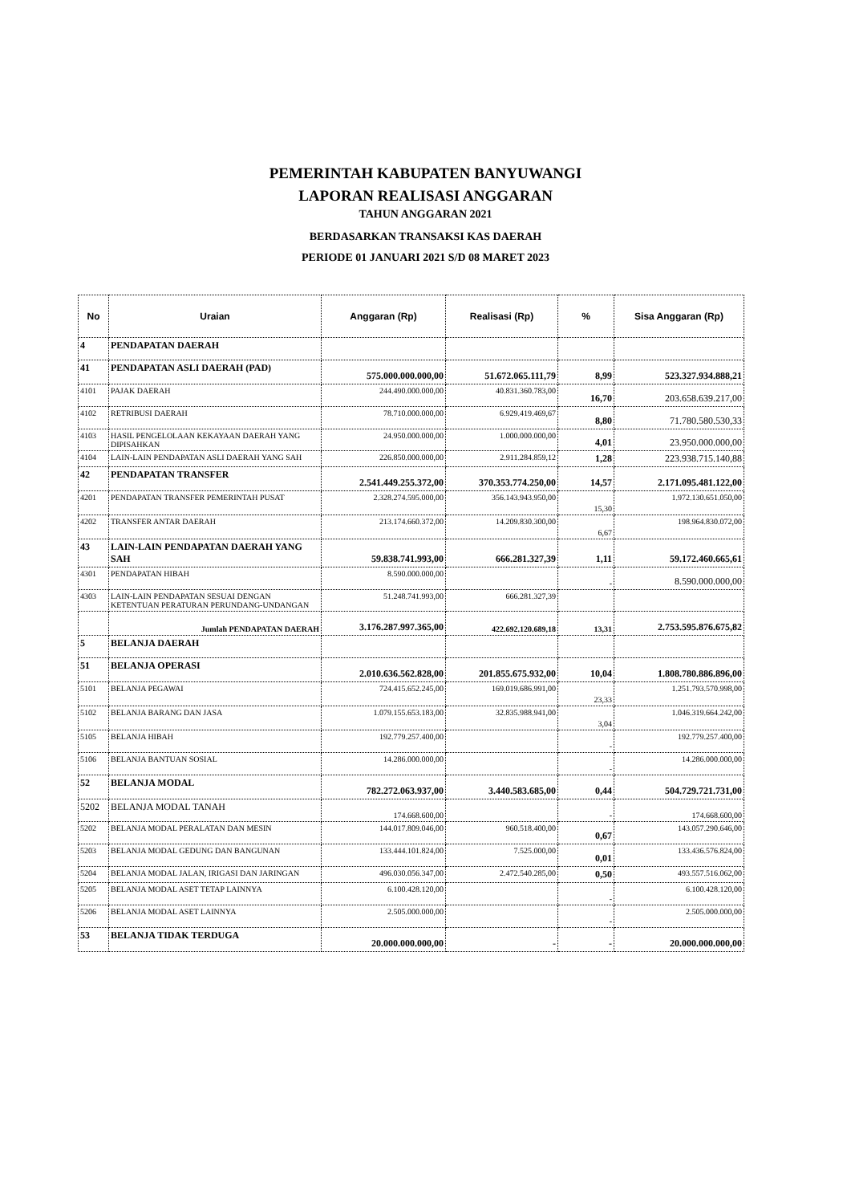PEMERINTAH KABUPATEN BANYUWANGI
LAPORAN REALISASI ANGGARAN
TAHUN ANGGARAN 2021
BERDASARKAN TRANSAKSI KAS DAERAH
PERIODE 01 JANUARI 2021 S/D 08 MARET 2023
| No | Uraian | Anggaran (Rp) | Realisasi (Rp) | % | Sisa Anggaran (Rp) |
| --- | --- | --- | --- | --- | --- |
| 4 | PENDAPATAN DAERAH | | | | |
| 41 | PENDAPATAN ASLI DAERAH (PAD) | 575.000.000.000,00 | 51.672.065.111,79 | 8,99 | 523.327.934.888,21 |
| 4101 | PAJAK DAERAH | 244.490.000.000,00 | 40.831.360.783,00 | 16,70 | 203.658.639.217,00 |
| 4102 | RETRIBUSI DAERAH | 78.710.000.000,00 | 6.929.419.469,67 | 8,80 | 71.780.580.530,33 |
| 4103 | HASIL PENGELOLAAN KEKAYAAN DAERAH YANG DIPISAHKAN | 24.950.000.000,00 | 1.000.000.000,00 | 4,01 | 23.950.000.000,00 |
| 4104 | LAIN-LAIN PENDAPATAN ASLI DAERAH YANG SAH | 226.850.000.000,00 | 2.911.284.859,12 | 1,28 | 223.938.715.140,88 |
| 42 | PENDAPATAN TRANSFER | 2.541.449.255.372,00 | 370.353.774.250,00 | 14,57 | 2.171.095.481.122,00 |
| 4201 | PENDAPATAN TRANSFER PEMERINTAH PUSAT | 2.328.274.595.000,00 | 356.143.943.950,00 | 15,30 | 1.972.130.651.050,00 |
| 4202 | TRANSFER ANTAR DAERAH | 213.174.660.372,00 | 14.209.830.300,00 | 6,67 | 198.964.830.072,00 |
| 43 | LAIN-LAIN PENDAPATAN DAERAH YANG SAH | 59.838.741.993,00 | 666.281.327,39 | 1,11 | 59.172.460.665,61 |
| 4301 | PENDAPATAN HIBAH | 8.590.000.000,00 | | - | 8.590.000.000,00 |
| 4303 | LAIN-LAIN PENDAPATAN SESUAI DENGAN KETENTUAN PERATURAN PERUNDANG-UNDANGAN | 51.248.741.993,00 | 666.281.327,39 | | |
| | Jumlah PENDAPATAN DAERAH | 3.176.287.997.365,00 | 422.692.120.689,18 | 13,31 | 2.753.595.876.675,82 |
| 5 | BELANJA DAERAH | | | | |
| 51 | BELANJA OPERASI | 2.010.636.562.828,00 | 201.855.675.932,00 | 10,04 | 1.808.780.886.896,00 |
| 5101 | BELANJA PEGAWAI | 724.415.652.245,00 | 169.019.686.991,00 | 23,33 | 1.251.793.570.998,00 |
| 5102 | BELANJA BARANG DAN JASA | 1.079.155.653.183,00 | 32.835.988.941,00 | 3,04 | 1.046.319.664.242,00 |
| 5105 | BELANJA HIBAH | 192.779.257.400,00 | | - | 192.779.257.400,00 |
| 5106 | BELANJA BANTUAN SOSIAL | 14.286.000.000,00 | | - | 14.286.000.000,00 |
| 52 | BELANJA MODAL | 782.272.063.937,00 | 3.440.583.685,00 | 0,44 | 504.729.721.731,00 |
| 5202 | BELANJA MODAL TANAH | 174.668.600,00 | | - | 174.668.600,00 |
| 5202 | BELANJA MODAL PERALATAN DAN MESIN | 144.017.809.046,00 | 960.518.400,00 | 0,67 | 143.057.290.646,00 |
| 5203 | BELANJA MODAL GEDUNG DAN BANGUNAN | 133.444.101.824,00 | 7.525.000,00 | 0,01 | 133.436.576.824,00 |
| 5204 | BELANJA MODAL JALAN, IRIGASI DAN JARINGAN | 496.030.056.347,00 | 2.472.540.285,00 | 0,50 | 493.557.516.062,00 |
| 5205 | BELANJA MODAL ASET TETAP LAINNYA | 6.100.428.120,00 | | - | 6.100.428.120,00 |
| 5206 | BELANJA MODAL ASET LAINNYA | 2.505.000.000,00 | | - | 2.505.000.000,00 |
| 53 | BELANJA TIDAK TERDUGA | 20.000.000.000,00 | - | - | 20.000.000.000,00 |